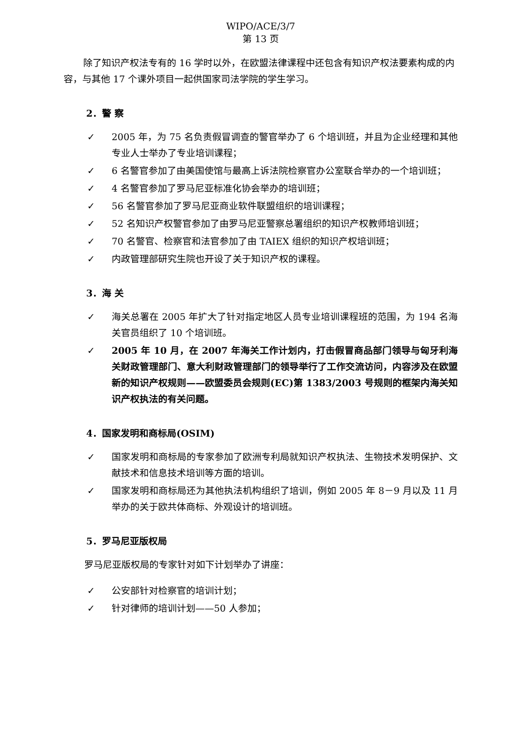WIPO/ACE/3/7
第 13 页
除了知识产权法专有的 16 学时以外，在欧盟法律课程中还包含有知识产权法要素构成的内容，与其他 17 个课外项目一起供国家司法学院的学生学习。
2．警 察
✓ 2005 年，为 75 名负责假冒调查的警官举办了 6 个培训班，并且为企业经理和其他专业人士举办了专业培训课程；
✓ 6 名警官参加了由美国使馆与最高上诉法院检察官办公室联合举办的一个培训班；
✓ 4 名警官参加了罗马尼亚标准化协会举办的培训班；
✓ 56 名警官参加了罗马尼亚商业软件联盟组织的培训课程；
✓ 52 名知识产权警官参加了由罗马尼亚警察总署组织的知识产权教师培训班；
✓ 70 名警官、检察官和法官参加了由 TAIEX 组织的知识产权培训班；
✓ 内政管理部研究生院也开设了关于知识产权的课程。
3．海 关
✓ 海关总署在 2005 年扩大了针对指定地区人员专业培训课程班的范围，为 194 名海关官员组织了 10 个培训班。
✓ 2005 年 10 月，在 2007 年海关工作计划内，打击假冒商品部门领导与匈牙利海关财政管理部门、意大利财政管理部门的领导举行了工作交流访问，内容涉及在欧盟新的知识产权规则——欧盟委员会规则(EC)第 1383/2003 号规则的框架内海关知识产权执法的有关问题。
4．国家发明和商标局(OSIM)
✓ 国家发明和商标局的专家参加了欧洲专利局就知识产权执法、生物技术发明保护、文献技术和信息技术培训等方面的培训。
✓ 国家发明和商标局还为其他执法机构组织了培训，例如 2005 年 8－9 月以及 11 月举办的关于欧共体商标、外观设计的培训班。
5．罗马尼亚版权局
罗马尼亚版权局的专家针对如下计划举办了讲座：
✓ 公安部针对检察官的培训计划；
✓ 针对律师的培训计划——50 人参加；